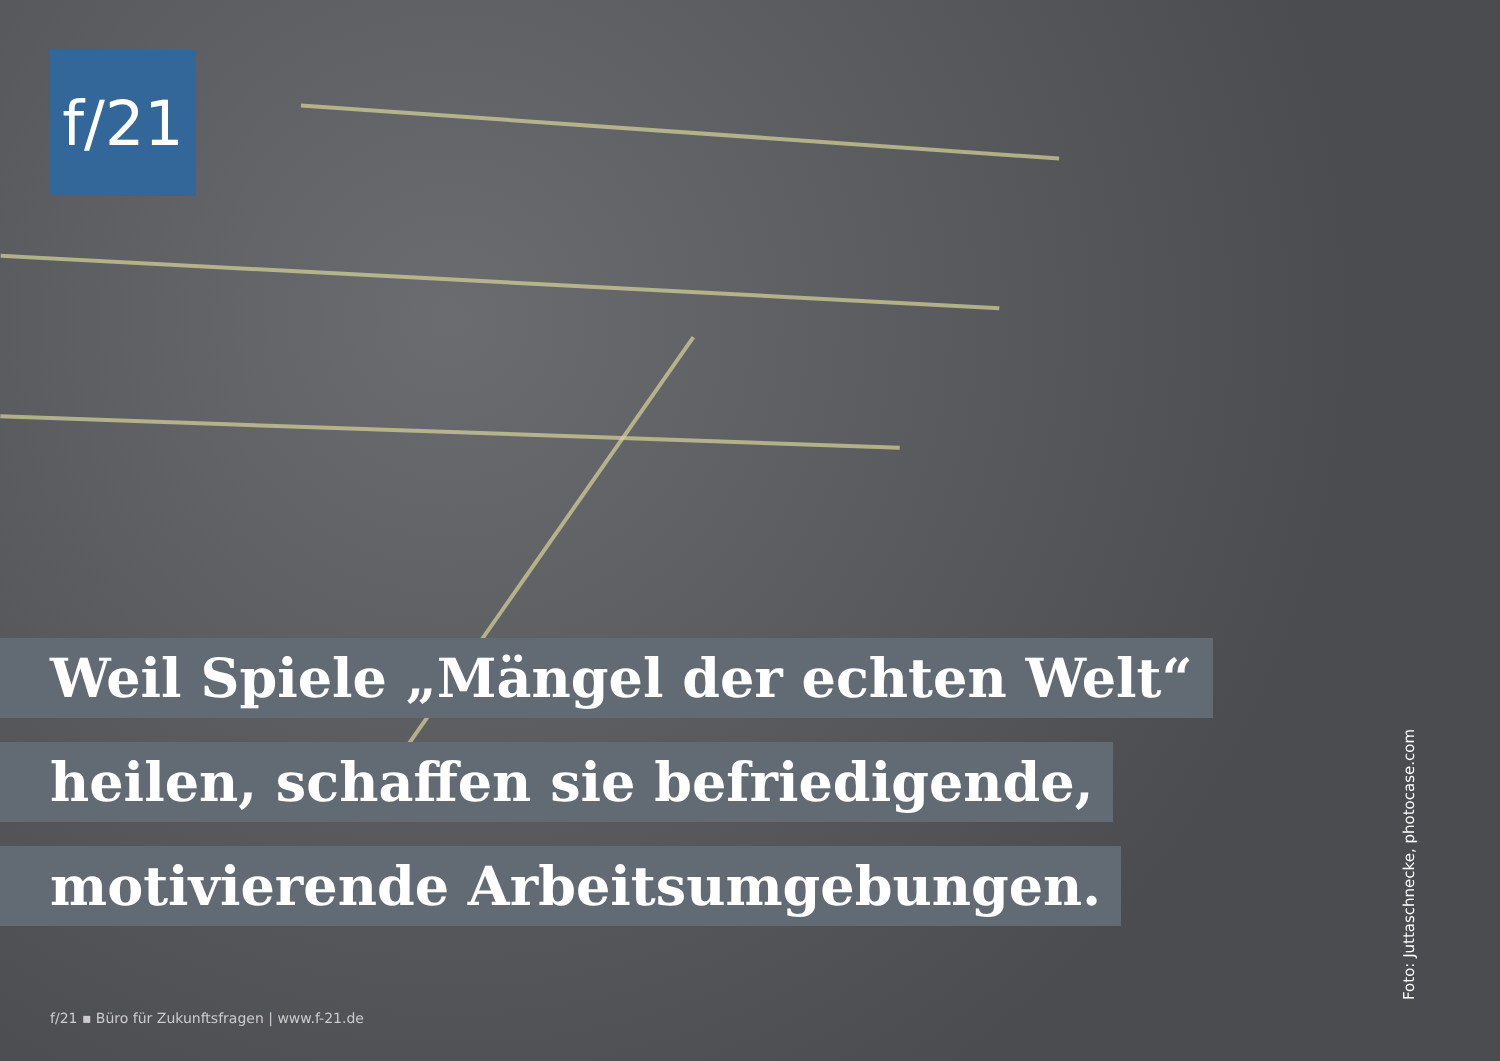f/21
Weil Spiele „Mängel der echten Welt“
heilen, schaffen sie befriedigende,
motivierende Arbeitsumgebungen.
f/21 ▪ Büro für Zukunftsfragen | www.f-21.de
Foto: Juttaschnecke, photocase.com